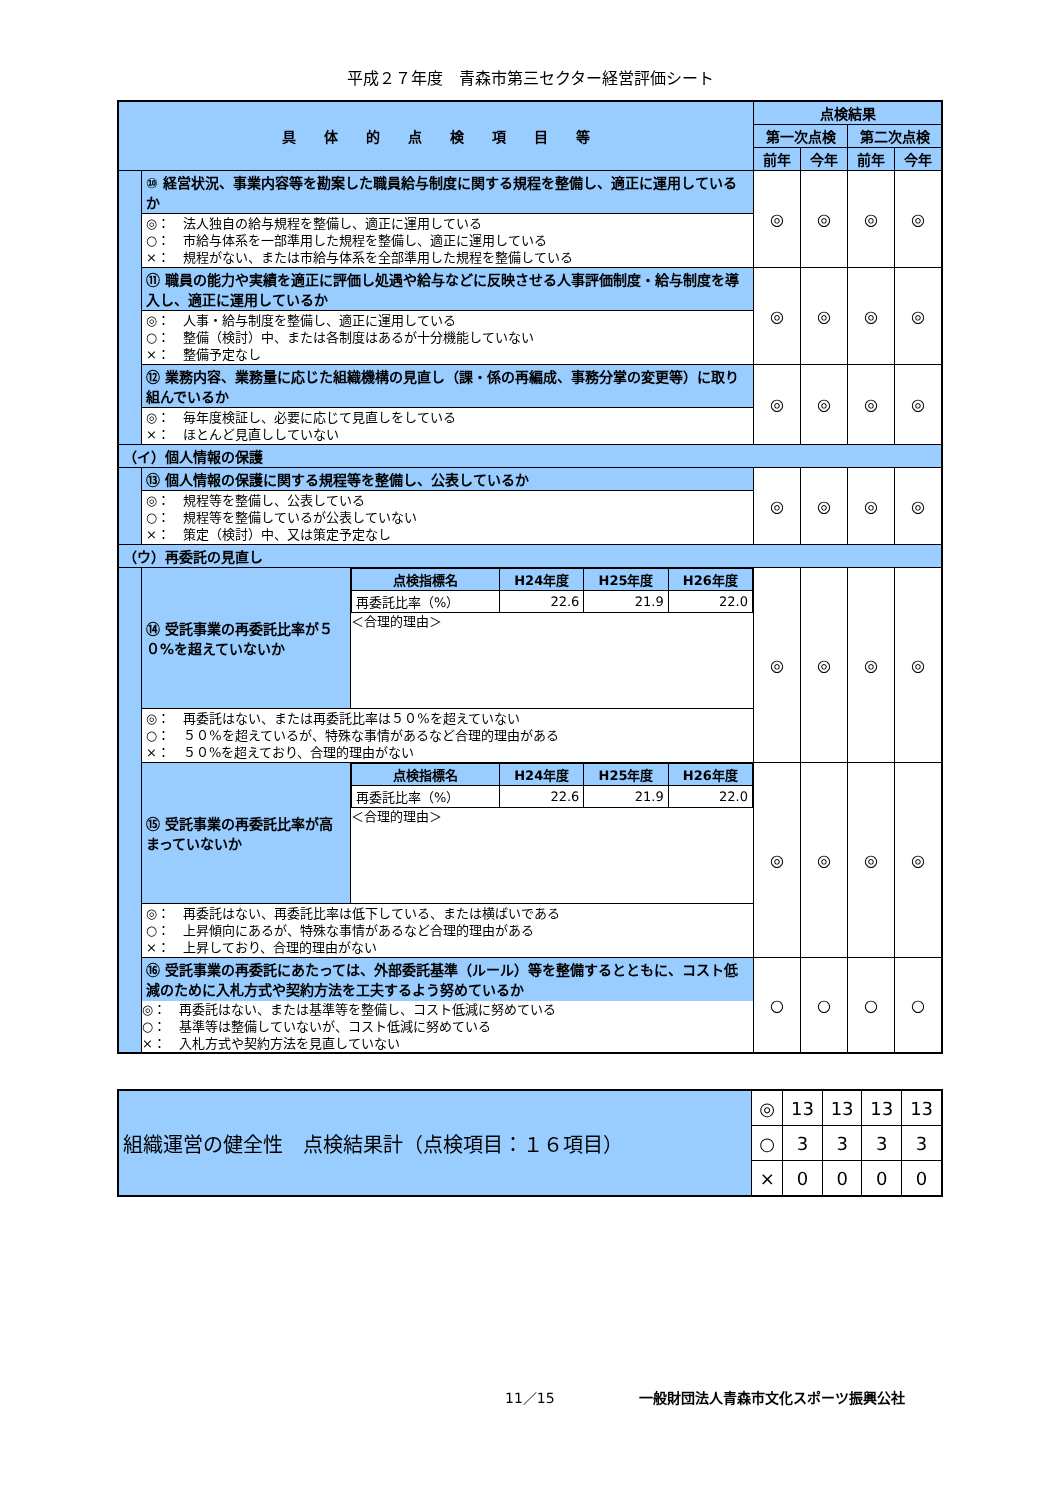平成２７年度　青森市第三セクター経営評価シート
| 具 体 的 点 検 項 目 等 | | | 点検結果 | | | |
| --- | --- | --- | --- | --- | --- | --- |
| | | | 第一次点検 | | 第二次点検 | |
| | | | 前年 | 今年 | 前年 | 今年 |
| | ⑩ 経営状況、事業内容等を勘案した職員給与制度に関する規程を整備し、適正に運用しているか | | ◎ | ◎ | ◎ | ◎ |
| | ◎： 法人独自の給与規程を整備し、適正に運用している ○： 市給与体系を一部準用した規程を整備し、適正に運用している ×： 規程がない、または市給与体系を全部準用した規程を整備している | | | | | |
| | ⑪ 職員の能力や実績を適正に評価し処遇や給与などに反映させる人事評価制度・給与制度を導入し、適正に運用しているか | | ◎ | ◎ | ◎ | ◎ |
| | ◎： 人事・給与制度を整備し、適正に運用している ○： 整備（検討）中、または各制度はあるが十分機能していない ×： 整備予定なし | | | | | |
| | ⑫ 業務内容、業務量に応じた組織機構の見直し（課・係の再編成、事務分掌の変更等）に取り組んでいるか | | ◎ | ◎ | ◎ | ◎ |
| | ◎： 毎年度検証し、必要に応じて見直しをしている ×： ほとんど見直ししていない | | | | | |
| （イ）個人情報の保護 | | | | | | |
| | ⑬ 個人情報の保護に関する規程等を整備し、公表しているか | | ◎ | ◎ | ◎ | ◎ |
| | ◎： 規程等を整備し、公表している ○： 規程等を整備しているが公表していない ×： 策定（検討）中、又は策定予定なし | | | | | |
| （ウ）再委託の見直し | | | | | | |
| | ⑭ 受託事業の再委託比率が５０%を超えていないか | / 点検指標名 / H24年度 / H25年度 / H26年度 / / --- / --- / --- / --- / / 再委託比率（%） / 22.6 / 21.9 / 22.0 / ＜合理的理由＞ | ◎ | ◎ | ◎ | ◎ |
| | ◎： 再委託はない、または再委託比率は５０%を超えていない ○： ５０%を超えているが、特殊な事情があるなど合理的理由がある ×： ５０%を超えており、合理的理由がない | | | | | |
| | ⑮ 受託事業の再委託比率が高まっていないか | / 点検指標名 / H24年度 / H25年度 / H26年度 / / --- / --- / --- / --- / / 再委託比率（%） / 22.6 / 21.9 / 22.0 / ＜合理的理由＞ | ◎ | ◎ | ◎ | ◎ |
| | ◎： 再委託はない、再委託比率は低下している、または横ばいである ○： 上昇傾向にあるが、特殊な事情があるなど合理的理由がある ×： 上昇しており、合理的理由がない | | | | | |
| | ⑯ 受託事業の再委託にあたっては、外部委託基準（ルール）等を整備するとともに、コスト低減のために入札方式や契約方法を工夫するよう努めているか ◎： 再委託はない、または基準等を整備し、コスト低減に努めている ○： 基準等は整備していないが、コスト低減に努めている ×： 入札方式や契約方法を見直していない | | ○ | ○ | ○ | ○ |
| 組織運営の健全性 点検結果計（点検項目：１６項目） | ◎ | 13 | 13 | 13 | 13 |
| | ○ | 3 | 3 | 3 | 3 |
| | × | 0 | 0 | 0 | 0 |
11／15　　　　　　一般財団法人青森市文化スポーツ振興公社